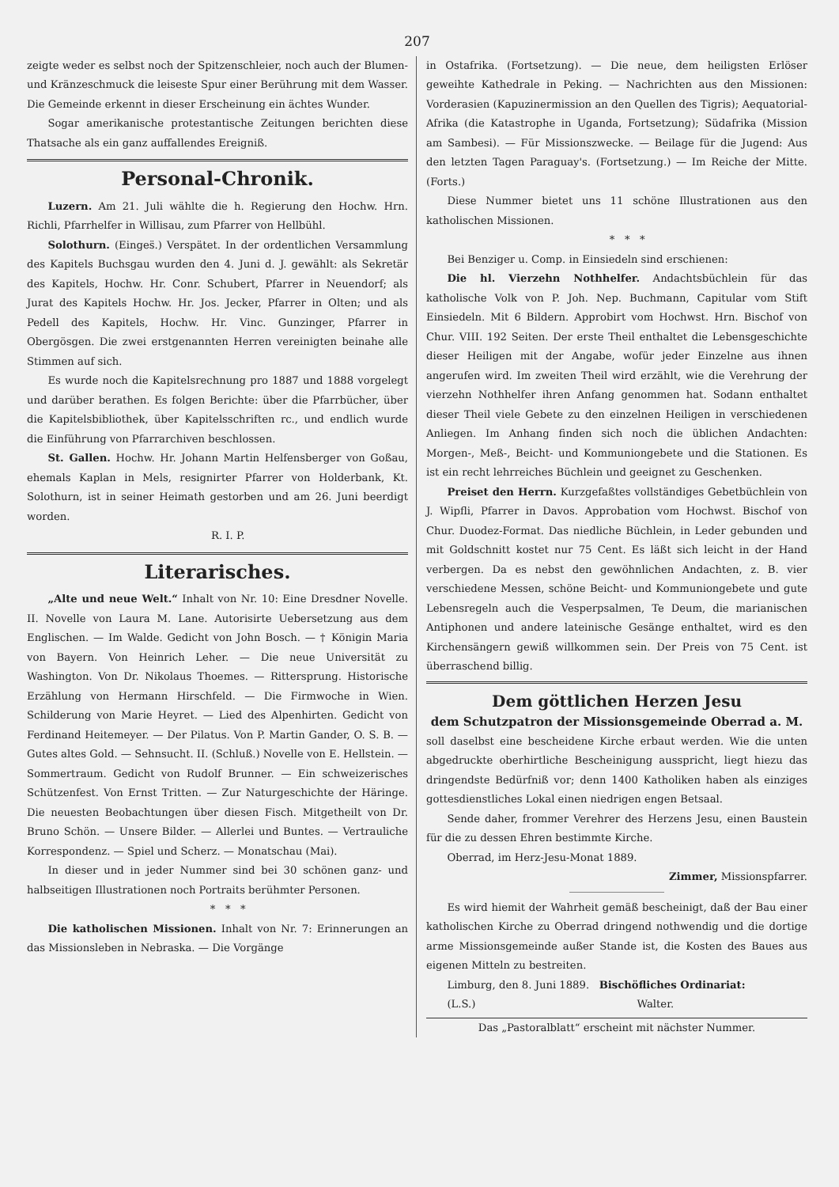207
zeigte weder es selbst noch der Spitzenschleier, noch auch der Blumen- und Kränzeschmuck die leiseste Spur einer Berührung mit dem Wasser. Die Gemeinde erkennt in dieser Erscheinung ein ächtes Wunder.
Sogar amerikanische protestantische Zeitungen berichten diese Thatsache als ein ganz auffallendes Ereigniß.
Personal-Chronik.
Luzern. Am 21. Juli wählte die h. Regierung den Hochw. Hrn. Richli, Pfarrhelfer in Willisau, zum Pfarrer von Hellbühl.
Solothurn. (Einges̈.) Verspätet. In der ordentlichen Versammlung des Kapitels Buchsgau wurden den 4. Juni d. J. gewählt: als Sekretär des Kapitels, Hochw. Hr. Conr. Schubert, Pfarrer in Neuendorf; als Jurat des Kapitels Hochw. Hr. Jos. Jecker, Pfarrer in Olten; und als Pedell des Kapitels, Hochw. Hr. Vinc. Gunzinger, Pfarrer in Obergösgen. Die zwei erstgenannten Herren vereinigten beinahe alle Stimmen auf sich.
Es wurde noch die Kapitelsrechnung pro 1887 und 1888 vorgelegt und darüber berathen. Es folgen Berichte: über die Pfarrbücher, über die Kapitelsbibliothek, über Kapitelsschriften rc., und endlich wurde die Einführung von Pfarrarchiven beschlossen.
St. Gallen. Hochw. Hr. Johann Martin Helfensberger von Goßau, ehemals Kaplan in Mels, resignirter Pfarrer von Holderbank, Kt. Solothurn, ist in seiner Heimath gestorben und am 26. Juni beerdigt worden.
R. I. P.
Literarisches.
„Alte und neue Welt.“ Inhalt von Nr. 10: Eine Dresdner Novelle. II. Novelle von Laura M. Lane. Autorisirte Uebersetzung aus dem Englischen. — Im Walde. Gedicht von John Bosch. — † Königin Maria von Bayern. Von Heinrich Leher. — Die neue Universität zu Washington. Von Dr. Nikolaus Thoemes. — Rittersprung. Historische Erzählung von Hermann Hirschfeld. — Die Firmwoche in Wien. Schilderung von Marie Heyret. — Lied des Alpenhirten. Gedicht von Ferdinand Heitemeyer. — Der Pilatus. Von P. Martin Gander, O. S. B. — Gutes altes Gold. — Sehnsucht. II. (Schluß.) Novelle von E. Hellstein. — Sommertraum. Gedicht von Rudolf Brunner. — Ein schweizerisches Schützenfest. Von Ernst Tritten. — Zur Naturgeschichte der Häringe. Die neuesten Beobachtungen über diesen Fisch. Mitgetheilt von Dr. Bruno Schön. — Unsere Bilder. — Allerlei und Buntes. — Vertrauliche Korrespondenz. — Spiel und Scherz. — Monatschau (Mai).
In dieser und in jeder Nummer sind bei 30 schönen ganz- und halbseitigen Illustrationen noch Portraits berühmter Personen.
* * *
Die katholischen Missionen. Inhalt von Nr. 7: Erinnerungen an das Missionsleben in Nebraska. — Die Vorgänge
in Ostafrika. (Fortsetzung). — Die neue, dem heiligsten Erlöser geweihte Kathedrale in Peking. — Nachrichten aus den Missionen: Vorderasien (Kapuzinermission an den Quellen des Tigris); Aequatorial-Afrika (die Katastrophe in Uganda, Fortsetzung); Südafrika (Mission am Sambesi). — Für Missionszwecke. — Beilage für die Jugend: Aus den letzten Tagen Paraguay's. (Fortsetzung.) — Im Reiche der Mitte. (Forts.)
Diese Nummer bietet uns 11 schöne Illustrationen aus den katholischen Missionen.
* * *
Bei Benziger u. Comp. in Einsiedeln sind erschienen:
Die hl. Vierzehn Nothhelfer. Andachtsbüchlein für das katholische Volk von P. Joh. Nep. Buchmann, Capitular vom Stift Einsiedeln. Mit 6 Bildern. Approbirt vom Hochwst. Hrn. Bischof von Chur. VIII. 192 Seiten. Der erste Theil enthaltet die Lebensgeschichte dieser Heiligen mit der Angabe, wofür jeder Einzelne aus ihnen angerufen wird. Im zweiten Theil wird erzählt, wie die Verehrung der vierzehn Nothhelfer ihren Anfang genommen hat. Sodann enthaltet dieser Theil viele Gebete zu den einzelnen Heiligen in verschiedenen Anliegen. Im Anhang finden sich noch die üblichen Andachten: Morgen-, Meß-, Beicht- und Kommuniongebete und die Stationen. Es ist ein recht lehrreiches Büchlein und geeignet zu Geschenken.
Preiset den Herrn. Kurzgefaßtes vollständiges Gebetbüchlein von J. Wipfli, Pfarrer in Davos. Approbation vom Hochwst. Bischof von Chur. Duodez-Format. Das niedliche Büchlein, in Leder gebunden und mit Goldschnitt kostet nur 75 Cent. Es läßt sich leicht in der Hand verbergen. Da es nebst den gewöhnlichen Andachten, z. B. vier verschiedene Messen, schöne Beicht- und Kommuniongebete und gute Lebensregeln auch die Vesperpsalmen, Te Deum, die marianischen Antiphonen und andere lateinische Gesänge enthaltet, wird es den Kirchensängern gewiß willkommen sein. Der Preis von 75 Cent. ist überraschend billig.
Dem göttlichen Herzen Jesu
dem Schutzpatron der Missionsgemeinde Oberrad a. M.
soll daselbst eine bescheidene Kirche erbaut werden. Wie die unten abgedruckte oberhirtliche Bescheinigung ausspricht, liegt hiezu das dringendste Bedürfniß vor; denn 1400 Katholiken haben als einziges gottesdienstliches Lokal einen niedrigen engen Betsaal.
Sende daher, frommer Verehrer des Herzens Jesu, einen Baustein für die zu dessen Ehren bestimmte Kirche.
Oberrad, im Herz-Jesu-Monat 1889.
Zimmer, Missionspfarrer.
Es wird hiemit der Wahrheit gemäß bescheinigt, daß der Bau einer katholischen Kirche zu Oberrad dringend nothwendig und die dortige arme Missionsgemeinde außer Stande ist, die Kosten des Baues aus eigenen Mitteln zu bestreiten.
Limburg, den 8. Juni 1889. Bischöfliches Ordinariat:
(L.S.) Walter.
Das „Pastoralblatt“ erscheint mit nächster Nummer.